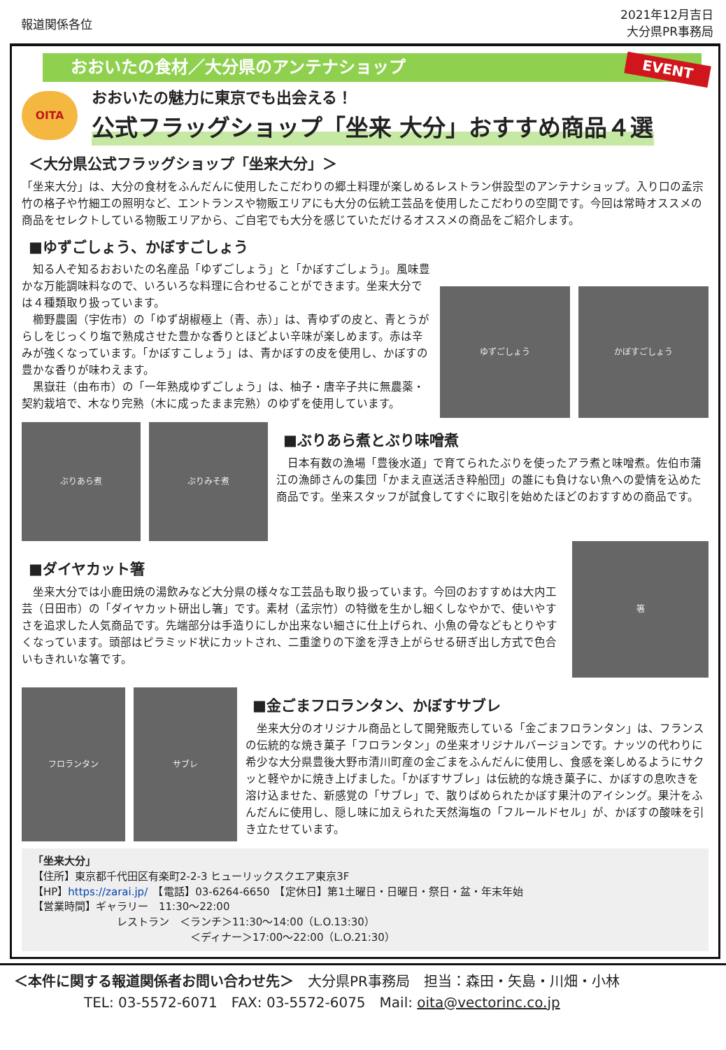報道関係各位
2021年12月吉日
大分県PR事務局
おおいたの食材／大分県のアンテナショップ
EVENT
OITA
おおいたの魅力に東京でも出会える！
公式フラッグショップ「坐来 大分」おすすめ商品４選
＜大分県公式フラッグショップ「坐来大分」＞
「坐来大分」は、大分の食材をふんだんに使用したこだわりの郷土料理が楽しめるレストラン併設型のアンテナショップ。入り口の孟宗竹の格子や竹細工の照明など、エントランスや物販エリアにも大分の伝統工芸品を使用したこだわりの空間です。今回は常時オススメの商品をセレクトしている物販エリアから、ご自宅でも大分を感じていただけるオススメの商品をご紹介します。
■ゆずごしょう、かぼすごしょう
　知る人ぞ知るおおいたの名産品「ゆずごしょう」と「かぼすごしょう」。風味豊かな万能調味料なので、いろいろな料理に合わせることができます。坐来大分では４種類取り扱っています。
　櫛野農園（宇佐市）の「ゆず胡椒極上（青、赤）」は、青ゆずの皮と、青とうがらしをじっくり塩で熟成させた豊かな香りとほどよい辛味が楽しめます。赤は辛みが強くなっています。「かぼすこしょう」は、青かぼすの皮を使用し、かぼすの豊かな香りが味わえます。
　黒嶽荘（由布市）の「一年熟成ゆずごしょう」は、柚子・唐辛子共に無農薬・契約栽培で、木なり完熟（木に成ったまま完熟）のゆずを使用しています。
ゆずごしょう かぼすごしょう
ぶりあら煮 ぶりみそ煮
■ぶりあら煮とぶり味噌煮
　日本有数の漁場「豊後水道」で育てられたぶりを使ったアラ煮と味噌煮。佐伯市蒲江の漁師さんの集団「かまえ直送活き粋船団」の誰にも負けない魚への愛情を込めた商品です。坐来スタッフが試食してすぐに取引を始めたほどのおすすめの商品です。
■ダイヤカット箸
　坐来大分では小鹿田焼の湯飲みなど大分県の様々な工芸品も取り扱っています。今回のおすすめは大内工芸（日田市）の「ダイヤカット研出し箸」です。素材（孟宗竹）の特徴を生かし細くしなやかで、使いやすさを追求した人気商品です。先端部分は手造りにしか出来ない細さに仕上げられ、小魚の骨などもとりやすくなっています。頭部はピラミッド状にカットされ、二重塗りの下塗を浮き上がらせる研ぎ出し方式で色合いもきれいな箸です。
箸
フロランタン サブレ
■金ごまフロランタン、かぼすサブレ
　坐来大分のオリジナル商品として開発販売している「金ごまフロランタン」は、フランスの伝統的な焼き菓子「フロランタン」の坐来オリジナルバージョンです。ナッツの代わりに希少な大分県豊後大野市清川町産の金ごまをふんだんに使用し、食感を楽しめるようにサクッと軽やかに焼き上げました。「かぼすサブレ」は伝統的な焼き菓子に、かぼすの息吹きを溶け込ませた、新感覚の「サブレ」で、散りばめられたかぼす果汁のアイシング。果汁をふんだんに使用し、隠し味に加えられた天然海塩の「フルールドセル」が、かぼすの酸味を引き立たせています。
「坐来大分」
【住所】東京都千代田区有楽町2-2-3 ヒューリックスクエア東京3F
【HP】https://zarai.jp/　【電話】03-6264-6650　【定休日】第1土曜日・日曜日・祭日・盆・年末年始
【営業時間】ギャラリー　11:30～22:00
レストラン　＜ランチ＞11:30～14:00（L.O.13:30）
＜ディナー＞17:00～22:00（L.O.21:30）
＜本件に関する報道関係者お問い合わせ先＞　大分県PR事務局　担当：森田・矢島・川畑・小林
TEL: 03-5572-6071　FAX: 03-5572-6075　Mail: oita@vectorinc.co.jp